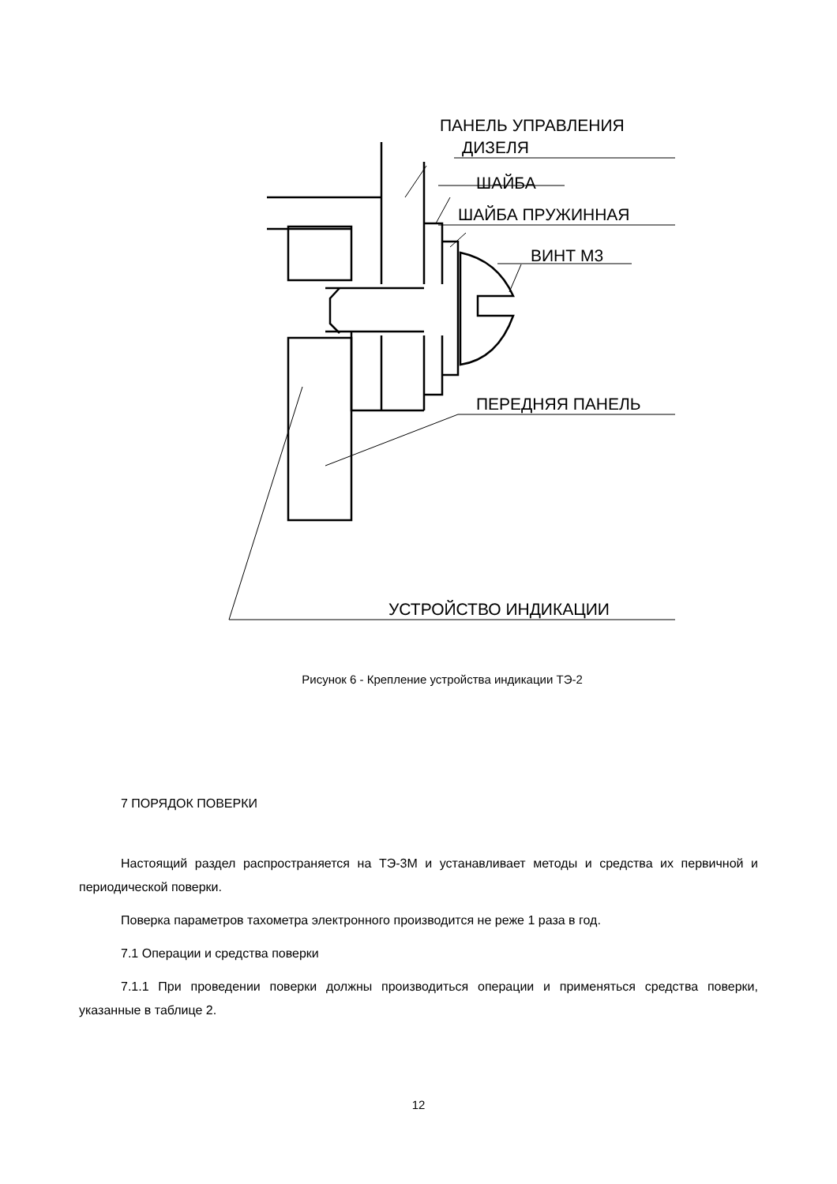ПАНЕЛЬ УПРАВЛЕНИЯ
ДИЗЕЛЯ
ШАЙБА
ШАЙБА ПРУЖИННАЯ
ВИНТ М3
ПЕРЕДНЯЯ ПАНЕЛЬ
УСТРОЙСТВО ИНДИКАЦИИ
Рисунок 6 - Крепление устройства индикации ТЭ-2
7 ПОРЯДОК ПОВЕРКИ
Настоящий раздел распространяется на ТЭ-3М и устанавливает методы и средства их первичной и периодической поверки.
Поверка параметров тахометра электронного производится не реже 1 раза в год.
7.1 Операции и средства поверки
7.1.1 При проведении поверки должны производиться операции и применяться средства поверки, указанные в таблице 2.
12